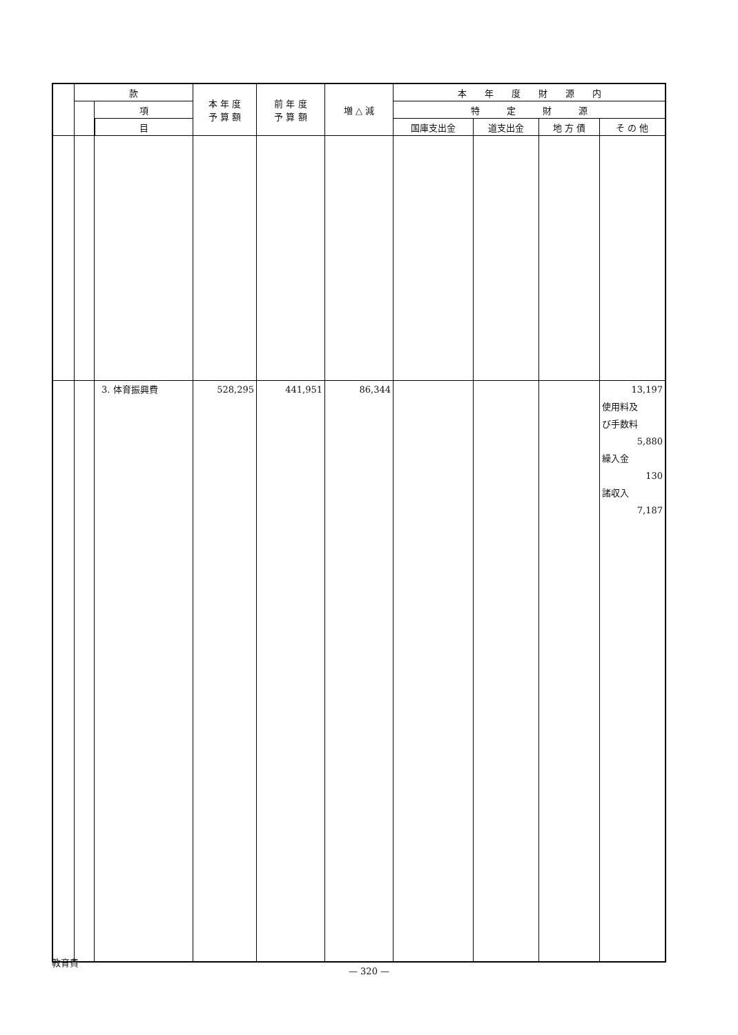| | 款 | | | 本 年 度 予 算 額 | 前 年 度 予 算 額 | 増 △ 減 | 本 年 度 財 源 内 | | | |
| --- | --- | --- | --- | --- | --- | --- | --- | --- | --- | --- |
| | | 項 | | | | | 特 定 財 源 | | | |
| | | | 目 | | | | 国庫支出金 | 道支出金 | 地 方 債 | そ の 他 |
| | | 3. 体育振興費 | | 528,295 | 441,951 | 86,344 | | | | 13,197 使用料及 び手数料 5,880 繰入金 130 諸収入 7,187 |
教育費
— 320 —